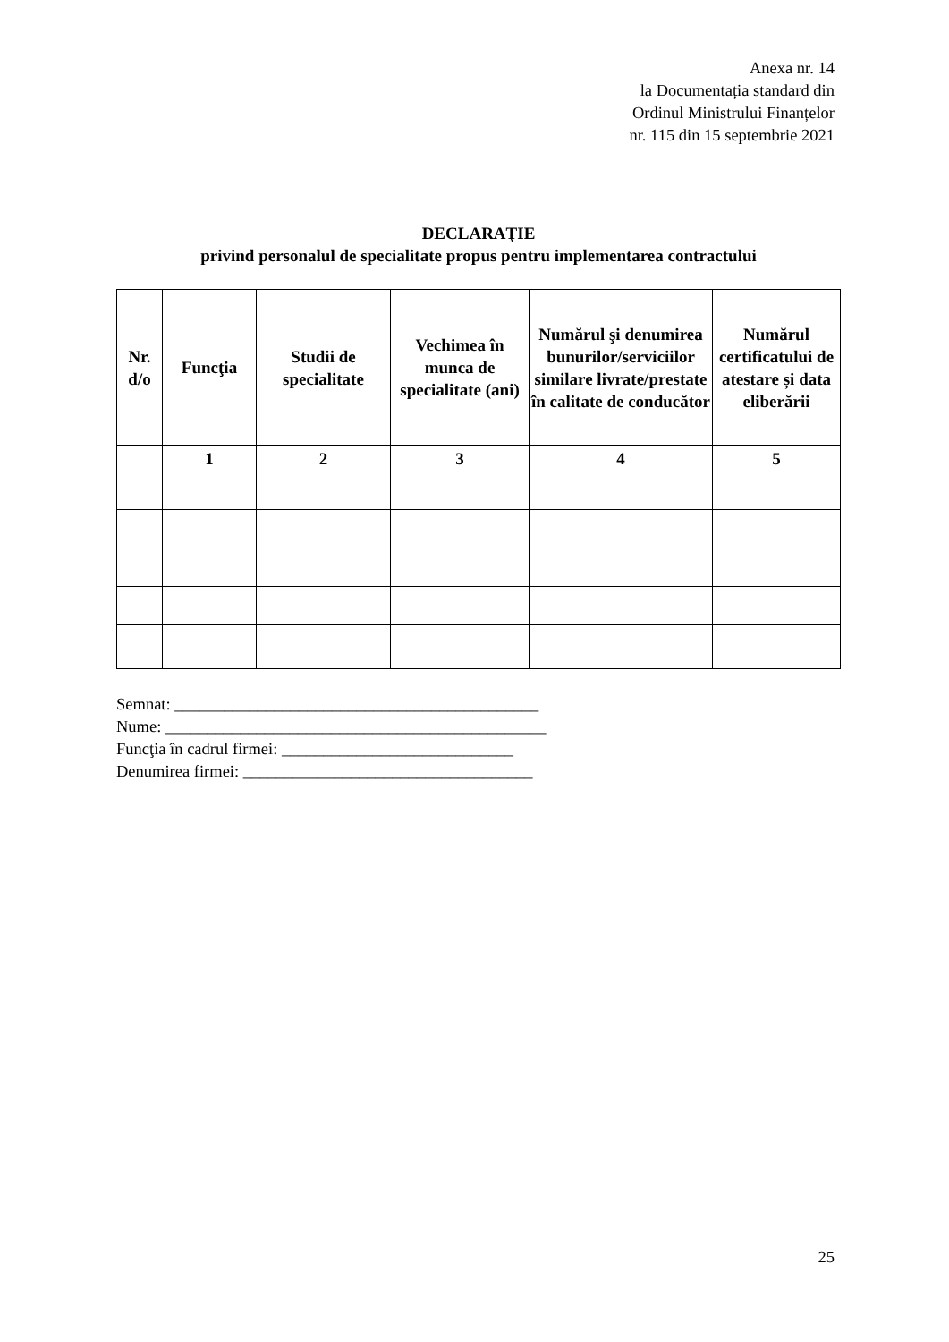Anexa nr. 14
la Documentația standard din
Ordinul Ministrului Finanțelor
nr. 115 din 15 septembrie 2021
DECLARAŢIE
privind personalul de specialitate propus pentru implementarea contractului
| Nr. d/o | Funcţia | Studii de specialitate | Vechimea în munca de specialitate (ani) | Numărul şi denumirea bunurilor/serviciilor similare livrate/prestate în calitate de conducător | Numărul certificatului de atestare și data eliberării |
| --- | --- | --- | --- | --- | --- |
| | 1 | 2 | 3 | 4 | 5 |
Semnat: ____________________________________________
Nume: ______________________________________________
Funcţia în cadrul firmei: ____________________________
Denumirea firmei: ___________________________________
25